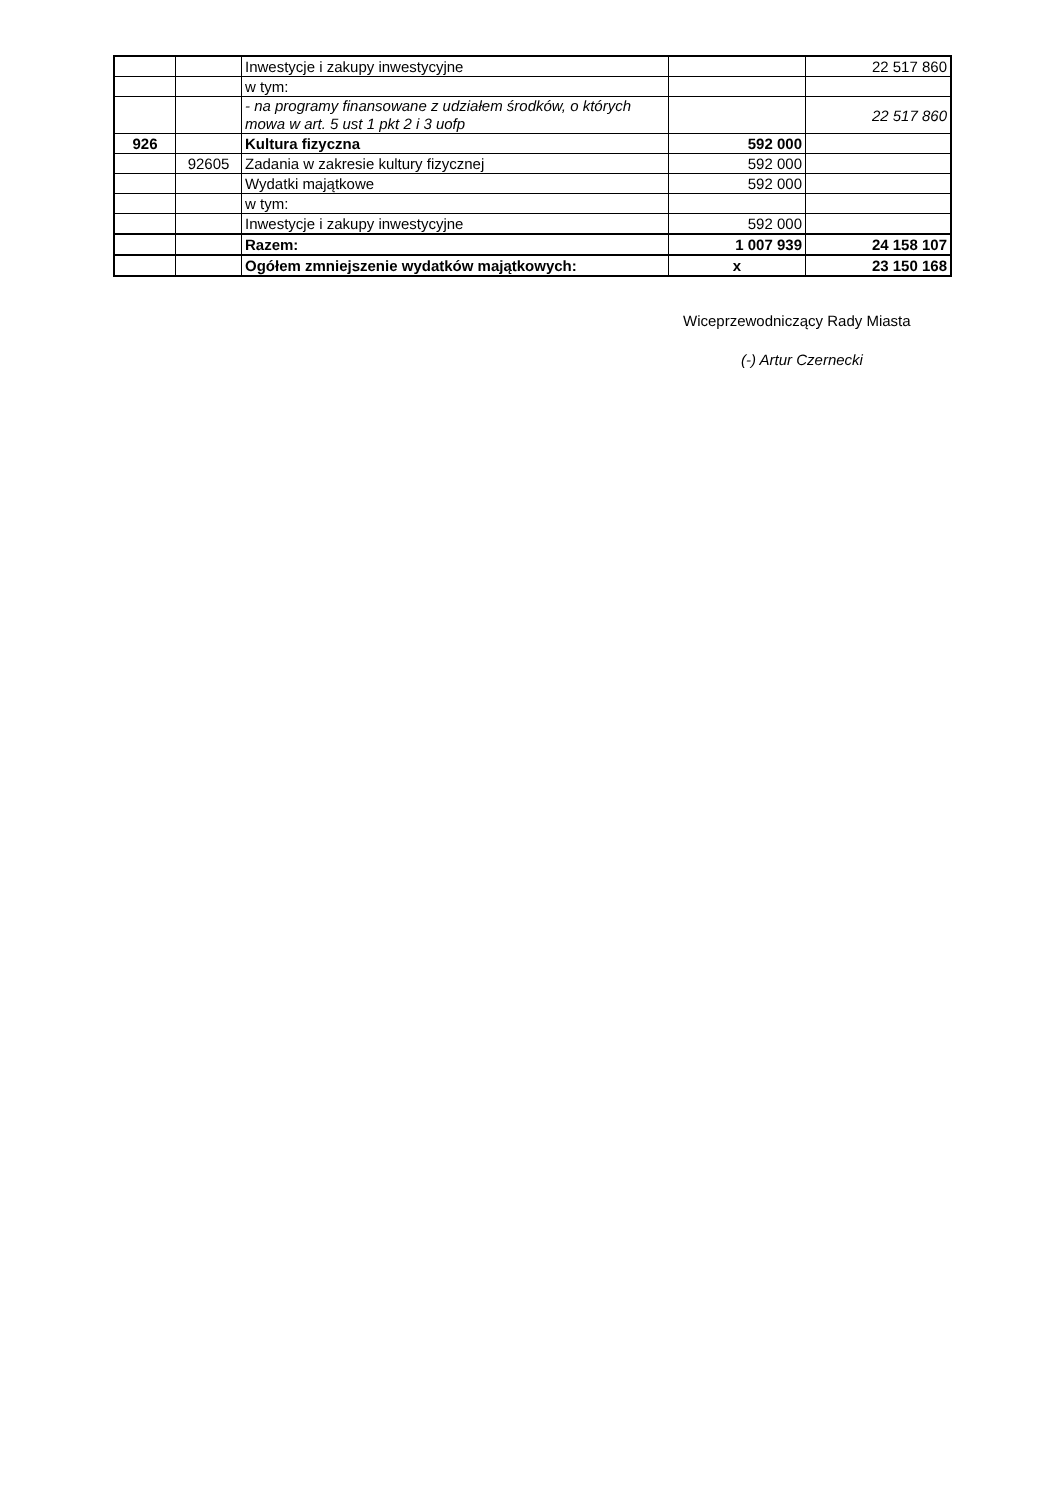| | | Inwestycje i zakupy inwestycyjne | | 22 517 860 |
| | | w tym: | | |
| | | - na programy finansowane z udziałem środków, o których mowa w art. 5 ust 1 pkt 2 i 3 uofp | | 22 517 860 |
| 926 | | Kultura fizyczna | 592 000 | |
| | 92605 | Zadania w zakresie kultury fizycznej | 592 000 | |
| | | Wydatki majątkowe | 592 000 | |
| | | w tym: | | |
| | | Inwestycje i zakupy inwestycyjne | 592 000 | |
| | | Razem: | 1 007 939 | 24 158 107 |
| | | Ogółem zmniejszenie wydatków majątkowych: | x | 23 150 168 |
Wiceprzewodniczący Rady Miasta
(-) Artur Czernecki